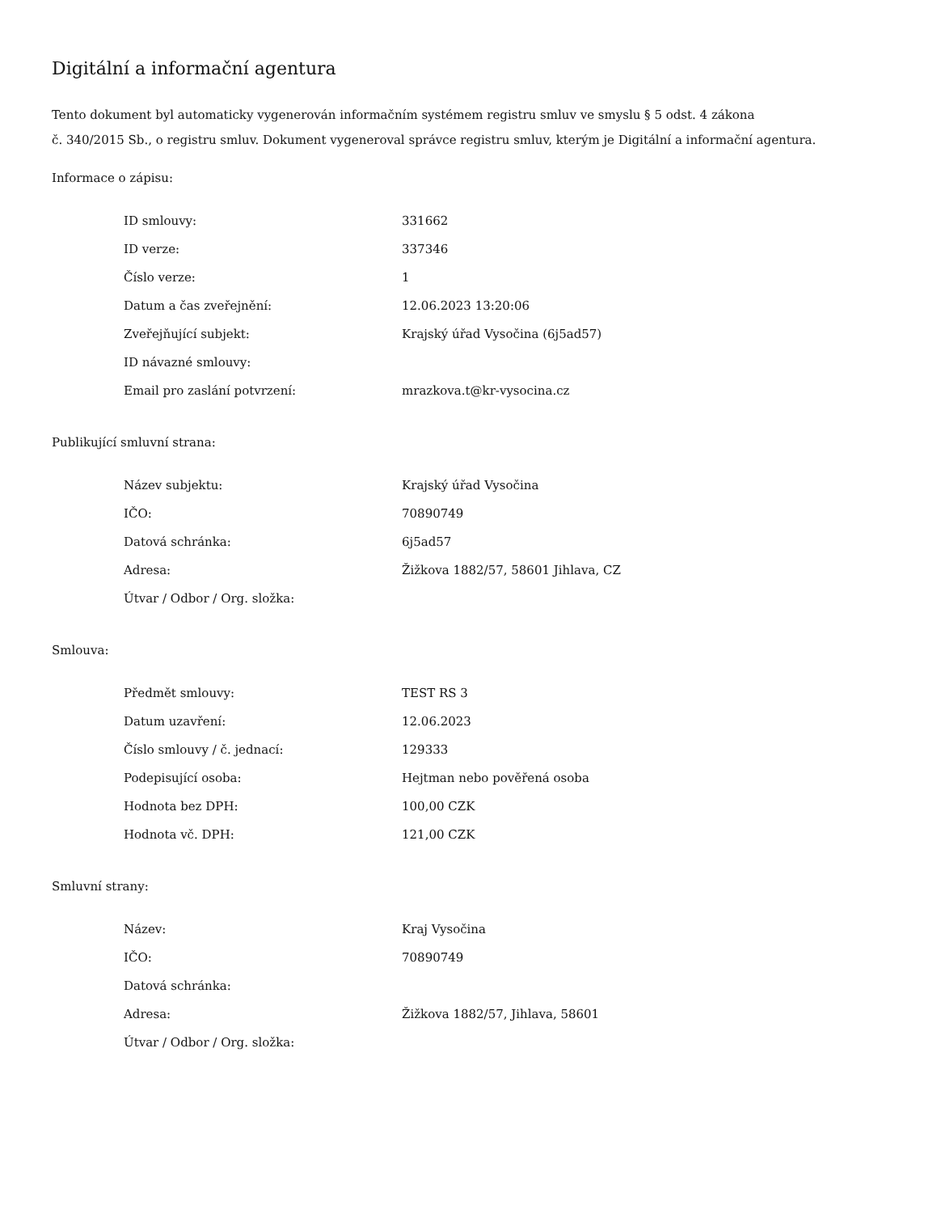Digitální a informační agentura
Tento dokument byl automaticky vygenerován informačním systémem registru smluv ve smyslu § 5 odst. 4 zákona
č. 340/2015 Sb., o registru smluv. Dokument vygeneroval správce registru smluv, kterým je Digitální a informační agentura.
Informace o zápisu:
| ID smlouvy: | 331662 |
| ID verze: | 337346 |
| Číslo verze: | 1 |
| Datum a čas zveřejnění: | 12.06.2023 13:20:06 |
| Zveřejňující subjekt: | Krajský úřad Vysočina (6j5ad57) |
| ID návazné smlouvy: | |
| Email pro zaslání potvrzení: | mrazkova.t@kr-vysocina.cz |
Publikující smluvní strana:
| Název subjektu: | Krajský úřad Vysočina |
| IČO: | 70890749 |
| Datová schránka: | 6j5ad57 |
| Adresa: | Žižkova 1882/57, 58601 Jihlava, CZ |
| Útvar / Odbor / Org. složka: | |
Smlouva:
| Předmět smlouvy: | TEST RS 3 |
| Datum uzavření: | 12.06.2023 |
| Číslo smlouvy / č. jednací: | 129333 |
| Podepisující osoba: | Hejtman nebo pověřená osoba |
| Hodnota bez DPH: | 100,00 CZK |
| Hodnota vč. DPH: | 121,00 CZK |
Smluvní strany:
| Název: | Kraj Vysočina |
| IČO: | 70890749 |
| Datová schránka: | |
| Adresa: | Žižkova 1882/57, Jihlava, 58601 |
| Útvar / Odbor / Org. složka: | |